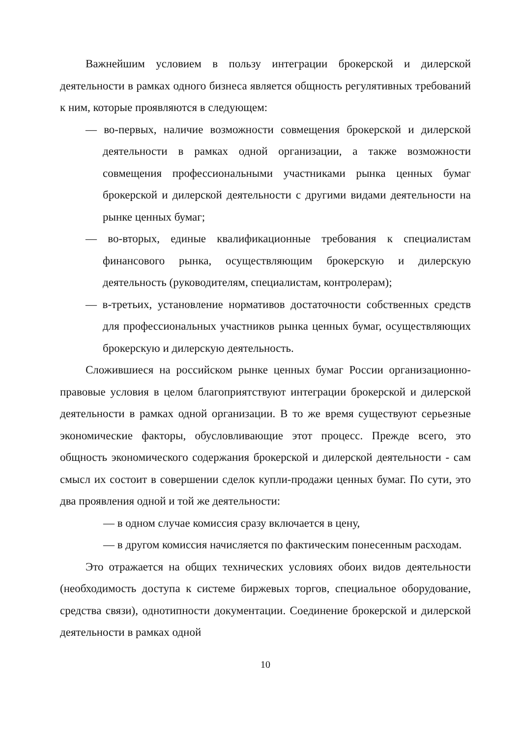Важнейшим условием в пользу интеграции брокерской и дилерской деятельности в рамках одного бизнеса является общность регулятивных требований к ним, которые проявляются в следующем:
— во-первых, наличие возможности совмещения брокерской и дилерской деятельности в рамках одной организации, а также возможности совмещения профессиональными участниками рынка ценных бумаг брокерской и дилерской деятельности с другими видами деятельности на рынке ценных бумаг;
— во-вторых, единые квалификационные требования к специалистам финансового рынка, осуществляющим брокерскую и дилерскую деятельность (руководителям, специалистам, контролерам);
— в-третьих, установление нормативов достаточности собственных средств для профессиональных участников рынка ценных бумаг, осуществляющих брокерскую и дилерскую деятельность.
Сложившиеся на российском рынке ценных бумаг России организационно-правовые условия в целом благоприятствуют интеграции брокерской и дилерской деятельности в рамках одной организации. В то же время существуют серьезные экономические факторы, обусловливающие этот процесс. Прежде всего, это общность экономического содержания брокерской и дилерской деятельности - сам смысл их состоит в совершении сделок купли-продажи ценных бумаг. По сути, это два проявления одной и той же деятельности:
— в одном случае комиссия сразу включается в цену,
— в другом комиссия начисляется по фактическим понесенным расходам.
Это отражается на общих технических условиях обоих видов деятельности (необходимость доступа к системе биржевых торгов, специальное оборудование, средства связи), однотипности документации. Соединение брокерской и дилерской деятельности в рамках одной
10